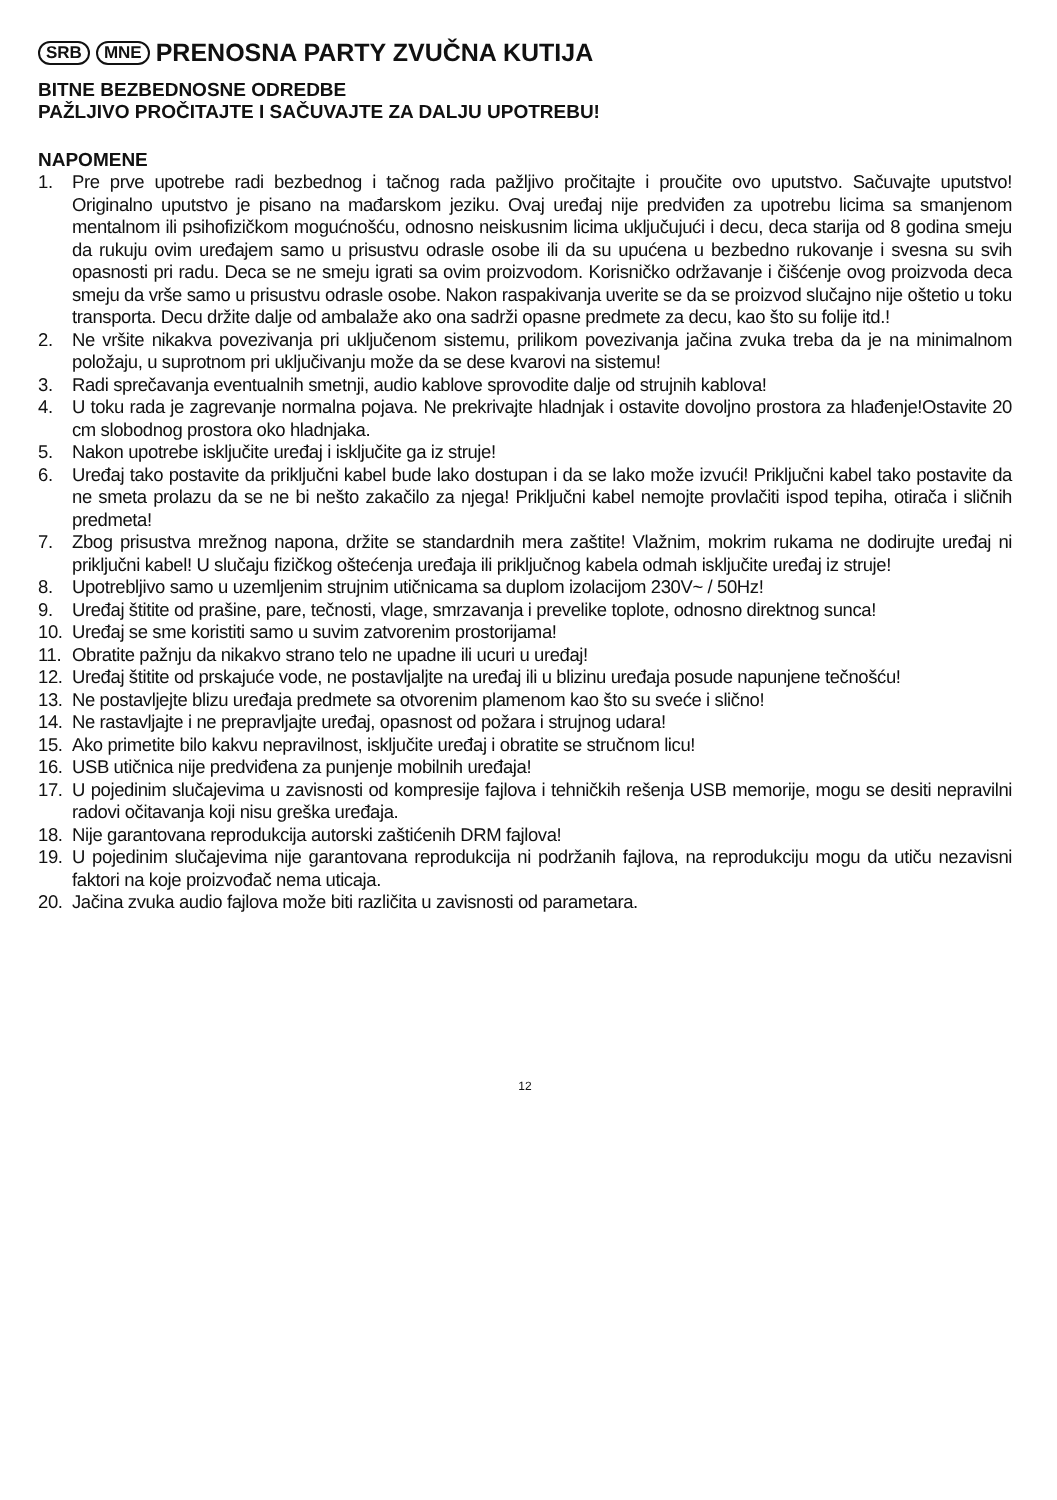SRB MNE PRENOSNA PARTY ZVUČNA KUTIJA
BITNE BEZBEDNOSNE ODREDBE
PAŽLJIVO PROČITAJTE I SAČUVAJTE ZA DALJU UPOTREBU!
NAPOMENE
1. Pre prve upotrebe radi bezbednog i tačnog rada pažljivo pročitajte i proučite ovo uputstvo. Sačuvajte uputstvo! Originalno uputstvo je pisano na mađarskom jeziku. Ovaj uređaj nije predviđen za upotrebu licima sa smanjenom mentalnom ili psihofizičkom mogućnošću, odnosno neiskusnim licima uključujući i decu, deca starija od 8 godina smeju da rukuju ovim uređajem samo u prisustvu odrasle osobe ili da su upućena u bezbedno rukovanje i svesna su svih opasnosti pri radu. Deca se ne smeju igrati sa ovim proizvodom. Korisničko održavanje i čišćenje ovog proizvoda deca smeju da vrše samo u prisustvu odrasle osobe. Nakon raspakivanja uverite se da se proizvod slučajno nije oštetio u toku transporta. Decu držite dalje od ambalaže ako ona sadrži opasne predmete za decu, kao što su folije itd.!
2. Ne vršite nikakva povezivanja pri uključenom sistemu, prilikom povezivanja jačina zvuka treba da je na minimalnom položaju, u suprotnom pri uključivanju može da se dese kvarovi na sistemu!
3. Radi sprečavanja eventualnih smetnji, audio kablove sprovodite dalje od strujnih kablova!
4. U toku rada je zagrevanje normalna pojava. Ne prekrivajte hladnjak i ostavite dovoljno prostora za hlađenje!Ostavite 20 cm slobodnog prostora oko hladnjaka.
5. Nakon upotrebe isključite uređaj i isključite ga iz struje!
6. Uređaj tako postavite da priključni kabel bude lako dostupan i da se lako može izvući! Priključni kabel tako postavite da ne smeta prolazu da se ne bi nešto zakačilo za njega! Priključni kabel nemojte provlačiti ispod tepiha, otirača i sličnih predmeta!
7. Zbog prisustva mrežnog napona, držite se standardnih mera zaštite! Vlažnim, mokrim rukama ne dodirujte uređaj ni priključni kabel! U slučaju fizičkog oštećenja uređaja ili priključnog kabela odmah isključite uređaj iz struje!
8. Upotrebljivo samo u uzemljenim strujnim utičnicama sa duplom izolacijom 230V~ / 50Hz!
9. Uređaj štitite od prašine, pare, tečnosti, vlage, smrzavanja i prevelike toplote, odnosno direktnog sunca!
10. Uređaj se sme koristiti samo u suvim zatvorenim prostorijama!
11. Obratite pažnju da nikakvo strano telo ne upadne ili ucuri u uređaj!
12. Uređaj štitite od prskajuće vode, ne postavljaljte na uređaj ili u blizinu uređaja posude napunjene tečnošću!
13. Ne postavljejte blizu uređaja predmete sa otvorenim plamenom kao što su sveće i slično!
14. Ne rastavljajte i ne prepravljajte uređaj, opasnost od požara i strujnog udara!
15. Ako primetite bilo kakvu nepravilnost, isključite uređaj i obratite se stručnom licu!
16. USB utičnica nije predviđena za punjenje mobilnih uređaja!
17. U pojedinim slučajevima u zavisnosti od kompresije fajlova i tehničkih rešenja USB memorije, mogu se desiti nepravilni radovi očitavanja koji nisu greška uređaja.
18. Nije garantovana reprodukcija autorski zaštićenih DRM fajlova!
19. U pojedinim slučajevima nije garantovana reprodukcija ni podržanih fajlova, na reprodukciju mogu da utiču nezavisni faktori na koje proizvođač nema uticaja.
20. Jačina zvuka audio fajlova može biti različita u zavisnosti od parametara.
12